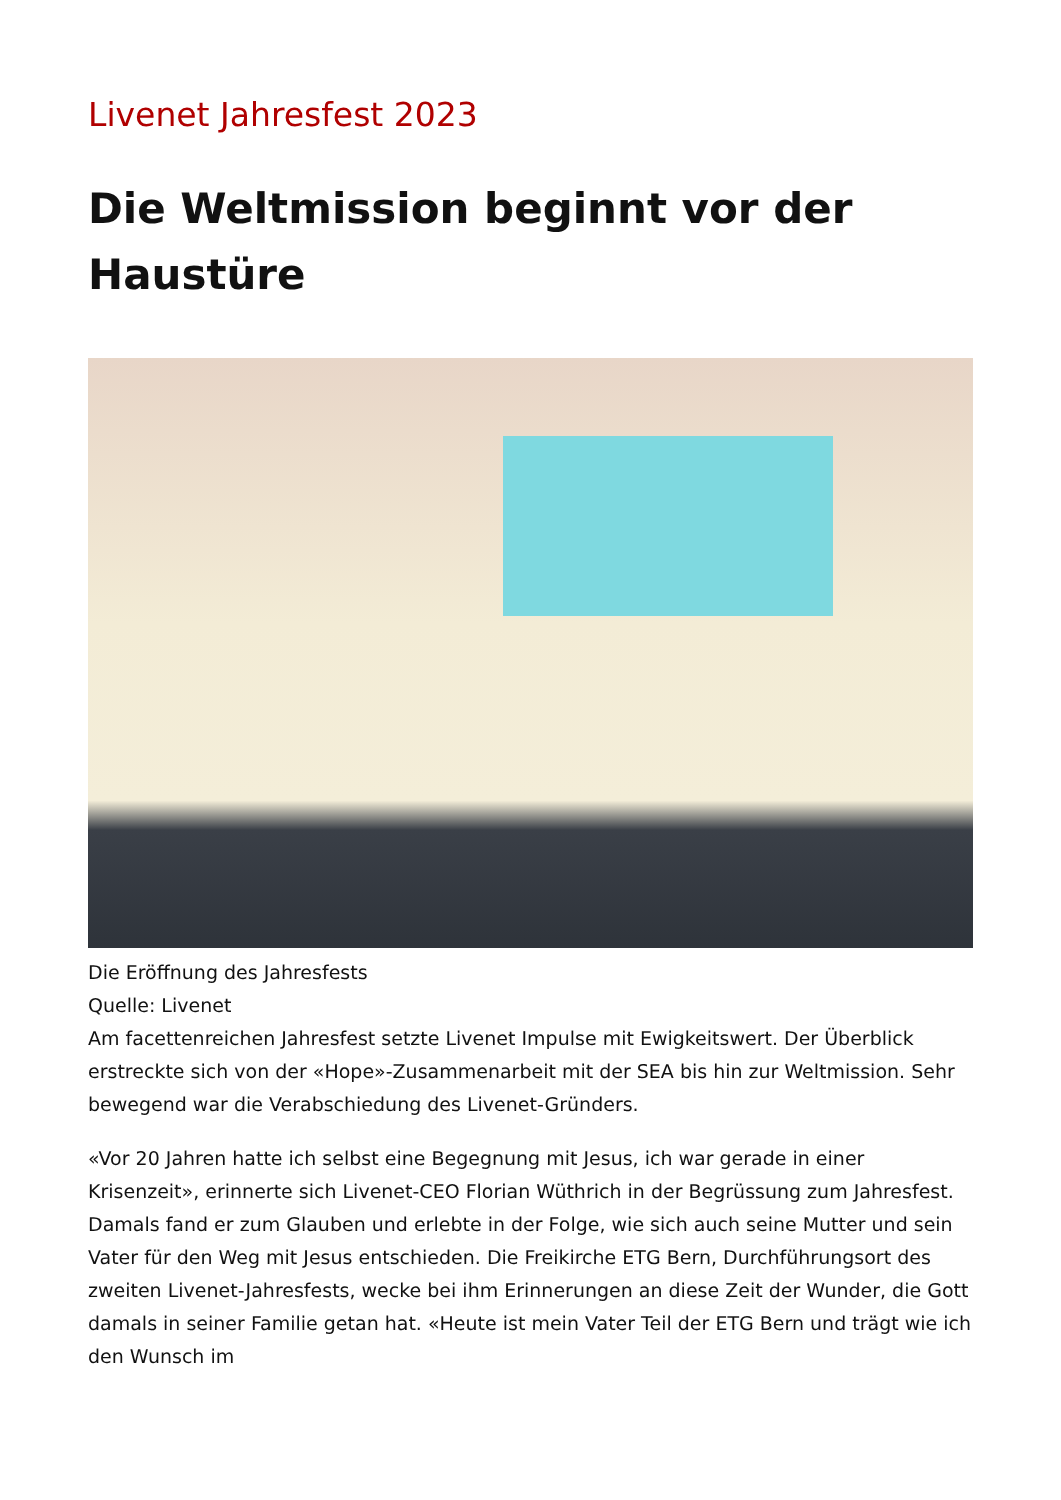Livenet Jahresfest 2023
Die Weltmission beginnt vor der Haustüre
Die Eröffnung des Jahresfests
Quelle: Livenet
Am facettenreichen Jahresfest setzte Livenet Impulse mit Ewigkeitswert. Der Überblick erstreckte sich von der «Hope»-Zusammenarbeit mit der SEA bis hin zur Weltmission. Sehr bewegend war die Verabschiedung des Livenet-Gründers.
«Vor 20 Jahren hatte ich selbst eine Begegnung mit Jesus, ich war gerade in einer Krisenzeit», erinnerte sich Livenet-CEO Florian Wüthrich in der Begrüssung zum Jahresfest. Damals fand er zum Glauben und erlebte in der Folge, wie sich auch seine Mutter und sein Vater für den Weg mit Jesus entschieden. Die Freikirche ETG Bern, Durchführungsort des zweiten Livenet-Jahresfests, wecke bei ihm Erinnerungen an diese Zeit der Wunder, die Gott damals in seiner Familie getan hat. «Heute ist mein Vater Teil der ETG Bern und trägt wie ich den Wunsch im